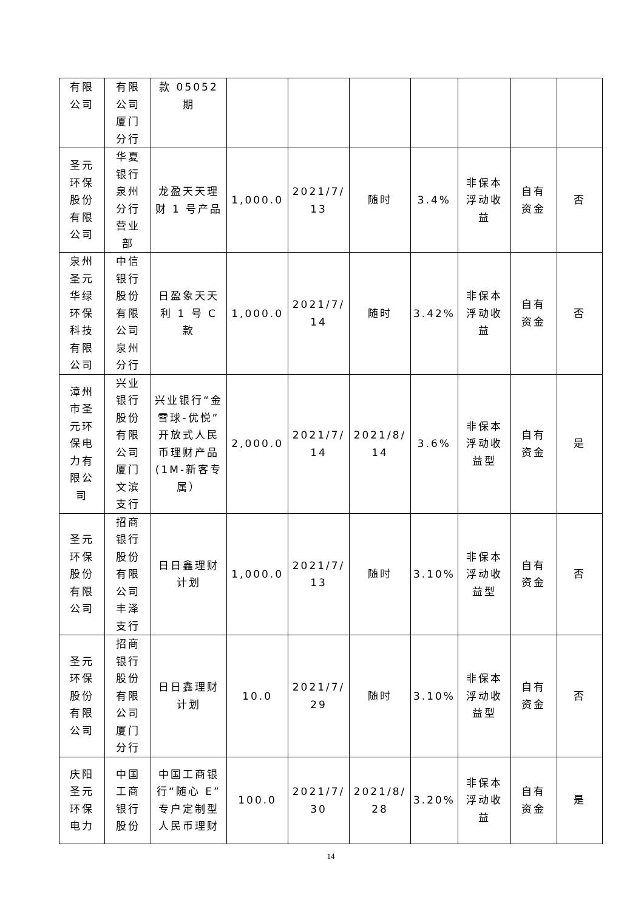| 有限 公司 | 有限 公司 厦门 分行 | 款 05052 期 | | | | | | | |
| 圣元 环保 股份 有限 公司 | 华夏 银行 泉州 分行 营业 部 | 龙盈天天理财 1 号产品 | 1,000.0 | 2021/7/ 13 | 随时 | 3.4% | 非保本 浮动收 益 | 自有 资金 | 否 |
| 泉州 圣元 华绿 环保 科技 有限 公司 | 中信 银行 股份 有限 公司 泉州 分行 | 日盈象天天利 1 号 C 款 | 1,000.0 | 2021/7/ 14 | 随时 | 3.42% | 非保本 浮动收 益 | 自有 资金 | 否 |
| 漳州 市圣 元环 保电 力有 限公 司 | 兴业 银行 股份 有限 公司 厦门 文滨 支行 | 兴业银行“金雪球-优悦”开放式人民币理财产品(1M-新客专属） | 2,000.0 | 2021/7/ 14 | 2021/8/ 14 | 3.6% | 非保本 浮动收 益型 | 自有 资金 | 是 |
| 圣元 环保 股份 有限 公司 | 招商 银行 股份 有限 公司 丰泽 支行 | 日日鑫理财 计划 | 1,000.0 | 2021/7/ 13 | 随时 | 3.10% | 非保本 浮动收 益型 | 自有 资金 | 否 |
| 圣元 环保 股份 有限 公司 | 招商 银行 股份 有限 公司 厦门 分行 | 日日鑫理财 计划 | 10.0 | 2021/7/ 29 | 随时 | 3.10% | 非保本 浮动收 益型 | 自有 资金 | 否 |
| 庆阳 圣元 环保 电力 | 中国 工商 银行 股份 | 中国工商银行“随心 E”专户定制型人民币理财 | 100.0 | 2021/7/ 30 | 2021/8/ 28 | 3.20% | 非保本 浮动收 益 | 自有 资金 | 是 |
14